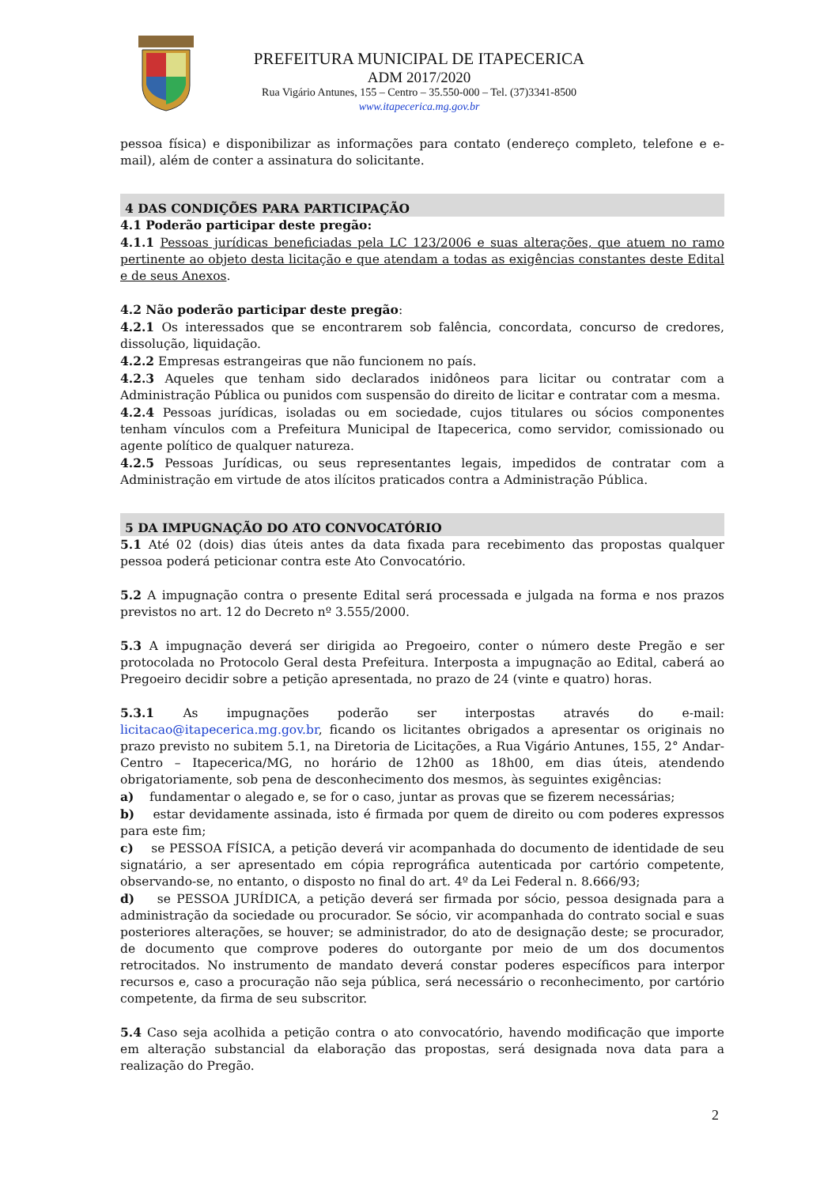PREFEITURA MUNICIPAL DE ITAPECERICA
ADM 2017/2020
Rua Vigário Antunes, 155 – Centro – 35.550-000 – Tel. (37)3341-8500
www.itapecerica.mg.gov.br
pessoa física) e disponibilizar as informações para contato (endereço completo, telefone e e-mail), além de conter a assinatura do solicitante.
4 DAS CONDIÇÕES PARA PARTICIPAÇÃO
4.1 Poderão participar deste pregão:
4.1.1 Pessoas jurídicas beneficiadas pela LC 123/2006 e suas alterações, que atuem no ramo pertinente ao objeto desta licitação e que atendam a todas as exigências constantes deste Edital e de seus Anexos.
4.2 Não poderão participar deste pregão:
4.2.1 Os interessados que se encontrarem sob falência, concordata, concurso de credores, dissolução, liquidação.
4.2.2 Empresas estrangeiras que não funcionem no país.
4.2.3 Aqueles que tenham sido declarados inidôneos para licitar ou contratar com a Administração Pública ou punidos com suspensão do direito de licitar e contratar com a mesma.
4.2.4 Pessoas jurídicas, isoladas ou em sociedade, cujos titulares ou sócios componentes tenham vínculos com a Prefeitura Municipal de Itapecerica, como servidor, comissionado ou agente político de qualquer natureza.
4.2.5 Pessoas Jurídicas, ou seus representantes legais, impedidos de contratar com a Administração em virtude de atos ilícitos praticados contra a Administração Pública.
5 DA IMPUGNAÇÃO DO ATO CONVOCATÓRIO
5.1 Até 02 (dois) dias úteis antes da data fixada para recebimento das propostas qualquer pessoa poderá peticionar contra este Ato Convocatório.
5.2 A impugnação contra o presente Edital será processada e julgada na forma e nos prazos previstos no art. 12 do Decreto nº 3.555/2000.
5.3 A impugnação deverá ser dirigida ao Pregoeiro, conter o número deste Pregão e ser protocolada no Protocolo Geral desta Prefeitura. Interposta a impugnação ao Edital, caberá ao Pregoeiro decidir sobre a petição apresentada, no prazo de 24 (vinte e quatro) horas.
5.3.1 As impugnações poderão ser interpostas através do e-mail: licitacao@itapecerica.mg.gov.br, ficando os licitantes obrigados a apresentar os originais no prazo previsto no subitem 5.1, na Diretoria de Licitações, a Rua Vigário Antunes, 155, 2° Andar- Centro – Itapecerica/MG, no horário de 12h00 as 18h00, em dias úteis, atendendo obrigatoriamente, sob pena de desconhecimento dos mesmos, às seguintes exigências:
a) fundamentar o alegado e, se for o caso, juntar as provas que se fizerem necessárias;
b) estar devidamente assinada, isto é firmada por quem de direito ou com poderes expressos para este fim;
c) se PESSOA FÍSICA, a petição deverá vir acompanhada do documento de identidade de seu signatário, a ser apresentado em cópia reprográfica autenticada por cartório competente, observando-se, no entanto, o disposto no final do art. 4º da Lei Federal n. 8.666/93;
d) se PESSOA JURÍDICA, a petição deverá ser firmada por sócio, pessoa designada para a administração da sociedade ou procurador. Se sócio, vir acompanhada do contrato social e suas posteriores alterações, se houver; se administrador, do ato de designação deste; se procurador, de documento que comprove poderes do outorgante por meio de um dos documentos retrocitados. No instrumento de mandato deverá constar poderes específicos para interpor recursos e, caso a procuração não seja pública, será necessário o reconhecimento, por cartório competente, da firma de seu subscritor.
5.4 Caso seja acolhida a petição contra o ato convocatório, havendo modificação que importe em alteração substancial da elaboração das propostas, será designada nova data para a realização do Pregão.
2